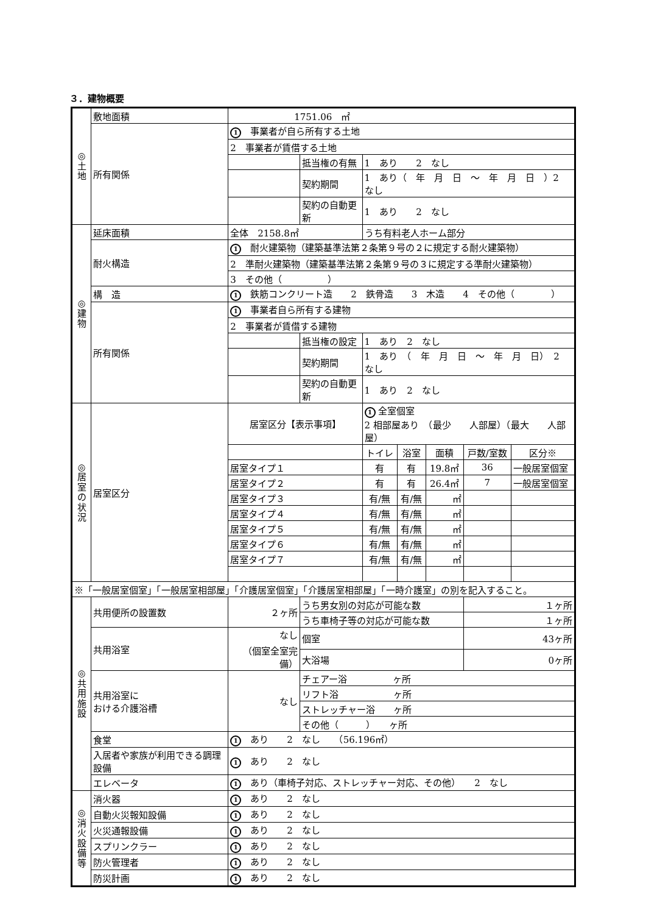３．建物概要
| ◎ 土 地 | 敷地面積 | 1751.06 ㎡ | | | | | | |
| | 所有関係 | 1 事業者が自ら所有する土地 | | | | | | |
| | | 2 事業者が賃借する土地 | | | | | | |
| | | | 抵当権の有無 | 1 あり 2 なし | | | | |
| | | | 契約期間 | 1 あり（ 年 月 日 ～ 年 月 日 ）2 なし | | | | |
| | | | 契約の自動更新 | 1 あり 2 なし | | | | |
| ◎ 建 物 | 延床面積 | 全体 2158.8㎡ | | うち有料老人ホーム部分 | | | | |
| | 耐火構造 | 1 耐火建築物（建築基準法第２条第９号の２に規定する耐火建築物） | | | | | | |
| | | 2 準耐火建築物（建築基準法第２条第９号の３に規定する準耐火建築物） | | | | | | |
| | | 3 その他（ ） | | | | | | |
| | 構 造 | 1 鉄筋コンクリート造 2 鉄骨造 3 木造 4 その他（ ） | | | | | | |
| | 所有関係 | 1 事業者自ら所有する建物 | | | | | | |
| | | 2 事業者が賃借する建物 | | | | | | |
| | | | 抵当権の設定 | 1 あり 2 なし | | | | |
| | | | 契約期間 | 1 あり （ 年 月 日 ～ 年 月 日） 2 なし | | | | |
| | | | 契約の自動更新 | 1 あり 2 なし | | | | |
| ◎ 居 室 の 状 況 | 居室区分 | 居室区分【表示事項】 | | 1 全室個室 2 相部屋あり （最少 人部屋）（最大 人部屋） | | | | |
| | | | | トイレ | 浴室 | 面積 | 戸数/室数 | 区分※ |
| | | 居室タイプ１ | | 有 | 有 | 19.8㎡ | 36 | 一般居室個室 |
| | | 居室タイプ２ | | 有 | 有 | 26.4㎡ | 7 | 一般居室個室 |
| | | 居室タイプ３ | | 有/無 | 有/無 | ㎡ | | |
| | | 居室タイプ４ | | 有/無 | 有/無 | ㎡ | | |
| | | 居室タイプ５ | | 有/無 | 有/無 | ㎡ | | |
| | | 居室タイプ６ | | 有/無 | 有/無 | ㎡ | | |
| | | 居室タイプ７ | | 有/無 | 有/無 | ㎡ | | |
| ※「一般居室個室」「一般居室相部屋」「介護居室個室」「介護居室相部屋」「一時介護室」の別を記入すること。 | | | | | | | | |
| ◎ 共 用 施 設 | 共用便所の設置数 | ２ヶ所 | うち男女別の対応が可能な数 | | | | １ヶ所 | |
| | | | うち車椅子等の対応が可能な数 | | | | １ヶ所 | |
| | 共用浴室 | なし （個室全室完備） | 個室 | | | | 43ヶ所 | |
| | | | 大浴場 | | | | 0ヶ所 | |
| | 共用浴室に おける介護浴槽 | なし | チェアー浴 ヶ所 | | | | | |
| | | | リフト浴 ヶ所 | | | | | |
| | | | ストレッチャー浴 ヶ所 | | | | | |
| | | | その他（ ） ヶ所 | | | | | |
| | 食堂 | 1 あり 2 なし （56.196㎡） | | | | | | |
| | 入居者や家族が利用できる調理設備 | 1 あり 2 なし | | | | | | |
| | エレベータ | 1 あり（車椅子対応、ストレッチャー対応、その他） 2 なし | | | | | | |
| ◎ 消 火 設 備 等 | 消火器 | 1 あり 2 なし | | | | | | |
| | 自動火災報知設備 | 1 あり 2 なし | | | | | | |
| | 火災通報設備 | 1 あり 2 なし | | | | | | |
| | スプリンクラー | 1 あり 2 なし | | | | | | |
| | 防火管理者 | 1 あり 2 なし | | | | | | |
| | 防災計画 | 1 あり 2 なし | | | | | | |